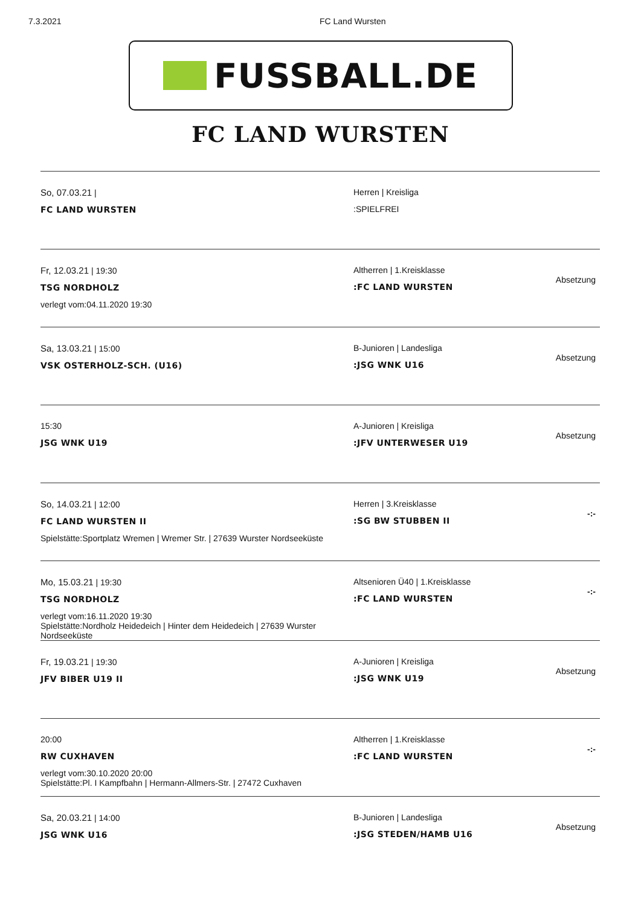7.3.2021 FC Land Wursten
FUSSBALL.DE
FC LAND WURSTEN
| So, 07.03.21 / FC LAND WURSTEN | Herren / Kreisliga :SPIELFREI | |
| Fr, 12.03.21 / 19:30 TSG NORDHOLZ verlegt vom:04.11.2020 19:30 | Altherren / 1.Kreisklasse :FC LAND WURSTEN | Absetzung |
| Sa, 13.03.21 / 15:00 VSK OSTERHOLZ-SCH. (U16) | B-Junioren / Landesliga :JSG WNK U16 | Absetzung |
| 15:30 JSG WNK U19 | A-Junioren / Kreisliga :JFV UNTERWESER U19 | Absetzung |
| So, 14.03.21 / 12:00 FC LAND WURSTEN II Spielstätte:Sportplatz Wremen / Wremer Str. / 27639 Wurster Nordseeküste | Herren / 3.Kreisklasse :SG BW STUBBEN II | -:- |
| Mo, 15.03.21 / 19:30 TSG NORDHOLZ verlegt vom:16.11.2020 19:30 Spielstätte:Nordholz Heidedeich / Hinter dem Heidedeich / 27639 Wurster Nordseeküste | Altsenioren Ü40 / 1.Kreisklasse :FC LAND WURSTEN | -:- |
| Fr, 19.03.21 / 19:30 JFV BIBER U19 II | A-Junioren / Kreisliga :JSG WNK U19 | Absetzung |
| 20:00 RW CUXHAVEN verlegt vom:30.10.2020 20:00 Spielstätte:Pl. I Kampfbahn / Hermann-Allmers-Str. / 27472 Cuxhaven | Altherren / 1.Kreisklasse :FC LAND WURSTEN | -:- |
| Sa, 20.03.21 / 14:00 JSG WNK U16 | B-Junioren / Landesliga :JSG STEDEN/HAMB U16 | Absetzung |